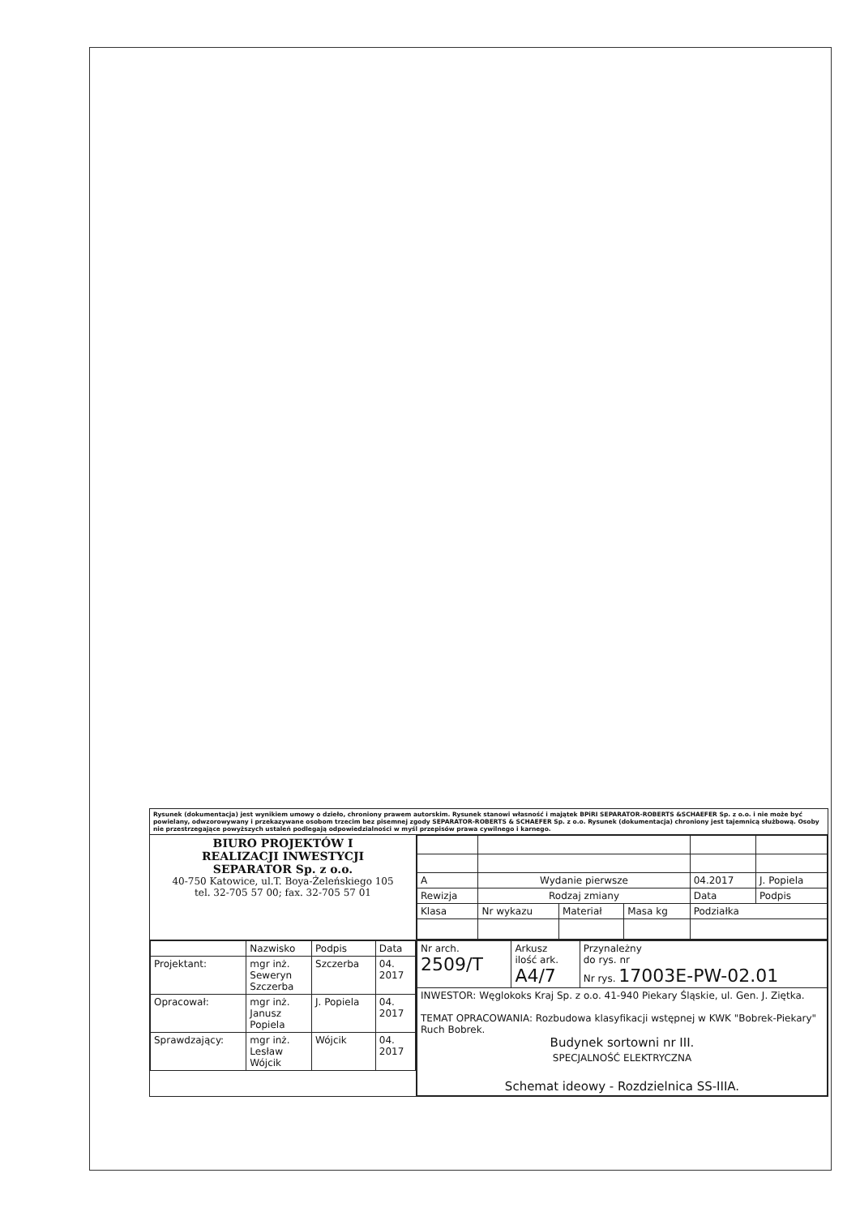| Rysunek (dokumentacja) jest wynikiem umowy o dzieło, chroniony prawem autorskim. Rysunek stanowi własność i majątek BPiRI SEPARATOR-ROBERTS &SCHAEFER Sp. z o.o. i nie może być powielany, odwzorowywany i przekazywane osobom trzecim bez pisemnej zgody SEPARATOR-ROBERTS & SCHAEFER Sp. z o.o. Rysunek (dokumentacja) chroniony jest tajemnicą służbową. Osoby nie przestrzegające powyższych ustaleń podlegają odpowiedzialności w myśl przepisów prawa cywilnego i karnego. | |
| BIURO PROJEKTÓW I REALIZACJI INWESTYCJI SEPARATOR Sp. z o.o. 40-750 Katowice, ul.T. Boya-Żeleńskiego 105 tel. 32-705 57 00; fax. 32-705 57 01 | / A / Wydanie pierwsze / / / 04.2017 / J. Popiela / / Rewizja / Rodzaj zmiany / / / Data / Podpis / / Klasa / Nr wykazu / Materiał / Masa kg / Podziałka / / |
| / / Nazwisko / Podpis / Data / / Projektant: / mgr inż. Seweryn Szczerba / Szczerba / 04. 2017 / / Opracował: / mgr inż. Janusz Popiela / J. Popiela / 04. 2017 / / Sprawdzający: / mgr inż. Lesław Wójcik / Wójcik / 04. 2017 / | / Nr arch. 2509/T / Arkusz ilość ark. A4/7 / Przynależny do rys. nr Nr rys. 17003E-PW-02.01 / / INWESTOR: Węglokoks Kraj Sp. z o.o. 41-940 Piekary Śląskie, ul. Gen. J. Ziętka. TEMAT OPRACOWANIA: Rozbudowa klasyfikacji wstępnej w KWK "Bobrek-Piekary" Ruch Bobrek. Budynek sortowni nr III. SPECJALNOŚĆ ELEKTRYCZNA Schemat ideowy - Rozdzielnica SS-IIIA. / / / |